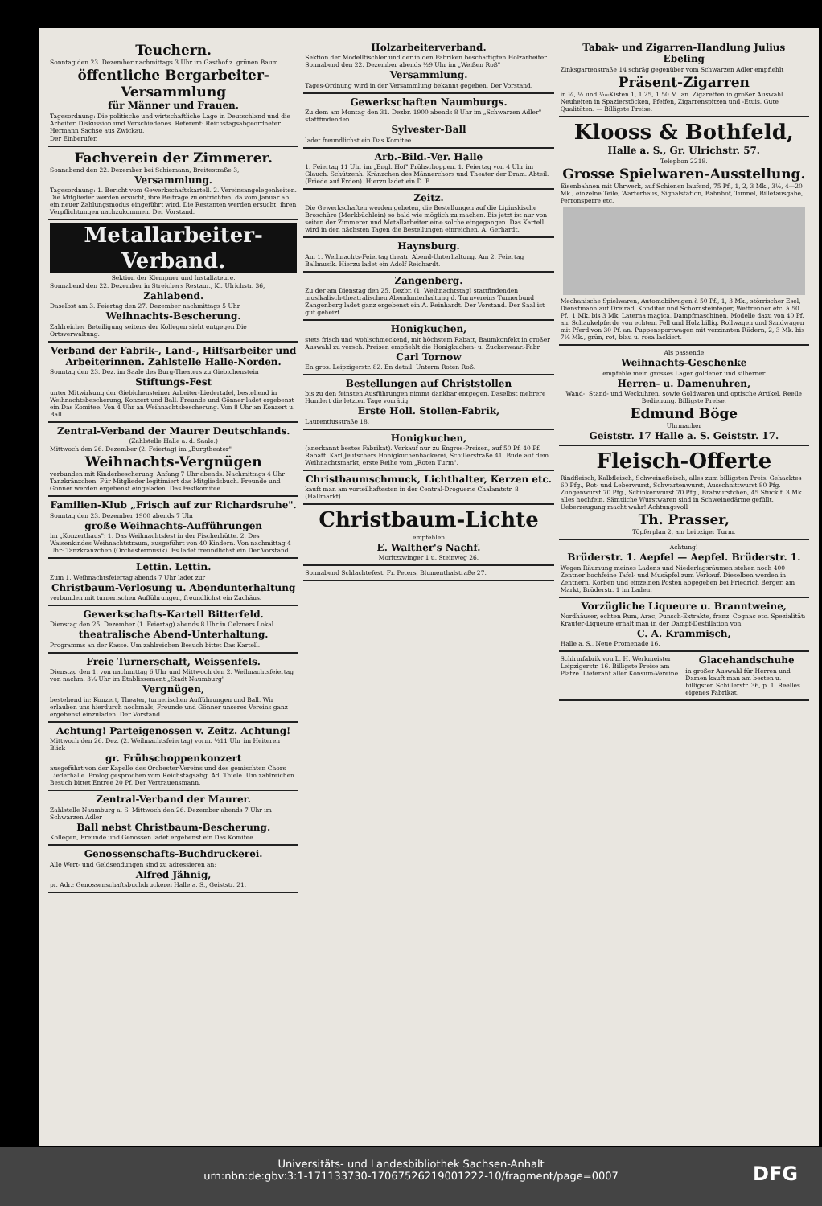Teuchern.
Sonntag den 23. Dezember nachmittags 3 Uhr im Gasthof z. grünen Baum
öffentliche Bergarbeiter-Versammlung
für Männer und Frauen.
Tagesordnung: Die politische und wirtschaftliche Lage in Deutschland und die Arbeiter. Diskussion und Verschiedenes. Referent: Reichstagsabgeordneter Hermann Sachse aus Zwickau.
Der Einberufer.
Fachverein der Zimmerer.
Sonnabend den 22. Dezember bei Schiemann, Breitestraße 3,
Versammlung.
Tagesordnung: 1. Bericht vom Gewerkschaftskartell. 2. Vereinsangelegenheiten. Die Mitglieder werden ersucht, ihre Beiträge zu entrichten, da vom Januar ab ein neuer Zahlungsmodus eingeführt wird. Die Restanten werden ersucht, ihren Verpflichtungen nachzukommen. Der Vorstand.
Metallarbeiter-Verband.
Sektion der Klempner und Installateure.
Sonnabend den 22. Dezember in Streichers Restaur., Kl. Ulrichstr. 36,
Zahlabend.
Daselbst am 3. Feiertag den 27. Dezember nachmittags 5 Uhr
Weihnachts-Bescherung.
Zahlreicher Beteiligung seitens der Kollegen sieht entgegen Die Ortsverwaltung.
Verband der Fabrik-, Land-, Hilfsarbeiter und Arbeiterinnen. Zahlstelle Halle-Norden.
Sonntag den 23. Dez. im Saale des Burg-Theaters zu Giebichenstein
Stiftungs-Fest
unter Mitwirkung der Giebichensteiner Arbeiter-Liedertafel, bestehend in Weihnachtsbescherung, Konzert und Ball. Freunde und Gönner ladet ergebenst ein Das Komitee. Von 4 Uhr an Weihnachtsbescherung. Von 8 Uhr an Konzert u. Ball.
Zentral-Verband der Maurer Deutschlands.
(Zahlstelle Halle a. d. Saale.)
Mittwoch den 26. Dezember (2. Feiertag) im „Burgtheater"
Weihnachts-Vergnügen
verbunden mit Kinderbescherung. Anfang 7 Uhr abends. Nachmittags 4 Uhr Tanzkränzchen. Für Mitglieder legitimiert das Mitgliedsbuch. Freunde und Gönner werden ergebenst eingeladen. Das Festkomitee.
Familien-Klub „Frisch auf zur Richardsruhe".
Sonntag den 23. Dezember 1900 abends 7 Uhr
große Weihnachts-Aufführungen
im „Konzerthaus": 1. Das Weihnachtsfest in der Fischerhütte. 2. Des Waisenkindes Weihnachtstraum, ausgeführt von 40 Kindern. Von nachmittag 4 Uhr: Tanzkränzchen (Orchestermusik). Es ladet freundlichst ein Der Vorstand.
Lettin. Lettin.
Zum 1. Weihnachtsfeiertag abends 7 Uhr ladet zur
Christbaum-Verlosung u. Abendunterhaltung
verbunden mit turnerischen Aufführungen, freundlichst ein Zachäus.
Gewerkschafts-Kartell Bitterfeld.
Dienstag den 25. Dezember (1. Feiertag) abends 8 Uhr in Oelzners Lokal
theatralische Abend-Unterhaltung.
Programms an der Kasse. Um zahlreichen Besuch bittet Das Kartell.
Freie Turnerschaft, Weissenfels.
Dienstag den 1. von nachmittag 6 Uhr und Mittwoch den 2. Weihnachtsfeiertag von nachm. 3¼ Uhr im Etablissement „Stadt Naumburg"
Vergnügen,
bestehend in: Konzert, Theater, turnerischen Aufführungen und Ball. Wir erlauben uns hierdurch nochmals, Freunde und Gönner unseres Vereins ganz ergebenst einzuladen. Der Vorstand.
Achtung! Parteigenossen v. Zeitz. Achtung!
Mittwoch den 26. Dez. (2. Weihnachtsfeiertag) vorm. ½11 Uhr im Heiteren Blick
gr. Frühschoppenkonzert
ausgeführt von der Kapelle des Orchester-Vereins und des gemischten Chors Liederhalle. Prolog gesprochen vom Reichstagsabg. Ad. Thiele. Um zahlreichen Besuch bittet Entree 20 Pf. Der Vertrauensmann.
Zentral-Verband der Maurer.
Zahlstelle Naumburg a. S. Mittwoch den 26. Dezember abends 7 Uhr im Schwarzen Adler
Ball nebst Christbaum-Bescherung.
Kollegen, Freunde und Genossen ladet ergebenst ein Das Komitee.
Genossenschafts-Buchdruckerei.
Alle Wert- und Geldsendungen sind zu adressieren an:
Alfred Jähnig,
pr. Adr.: Genossenschaftsbuchdruckerei Halle a. S., Geiststr. 21.
Holzarbeiterverband.
Sektion der Modelltischler und der in den Fabriken beschäftigten Holzarbeiter. Sonnabend den 22. Dezember abends ½9 Uhr im „Weißen Roß"
Versammlung.
Tages-Ordnung wird in der Versammlung bekannt gegeben. Der Vorstand.
Gewerkschaften Naumburgs.
Zu dem am Montag den 31. Dezbr. 1900 abends 8 Uhr im „Schwarzen Adler" stattfindenden
Sylvester-Ball
ladet freundlichst ein Das Komitee.
Arb.-Bild.-Ver. Halle
1. Feiertag 11 Uhr im „Engl. Hof" Frühschoppen. 1. Feiertag von 4 Uhr im Glauch. Schützenh. Kränzchen des Männerchors und Theater der Dram. Abteil. (Friede auf Erden). Hierzu ladet ein D. B.
Zeitz.
Die Gewerkschaften werden gebeten, die Bestellungen auf die Lipinskische Broschüre (Merkbüchlein) so bald wie möglich zu machen. Bis jetzt ist nur von seiten der Zimmerer und Metallarbeiter eine solche eingegangen. Das Kartell wird in den nächsten Tagen die Bestellungen einreichen. A. Gerhardt.
Haynsburg.
Am 1. Weihnachts-Feiertag theatr. Abend-Unterhaltung. Am 2. Feiertag Ballmusik. Hierzu ladet ein Adolf Reichardt.
Zangenberg.
Zu der am Dienstag den 25. Dezbr. (1. Weihnachtstag) stattfindenden musikalisch-theatralischen Abendunterhaltung d. Turnvereins Turnerbund Zangenberg ladet ganz ergebenst ein A. Reinhardt. Der Vorstand. Der Saal ist gut geheizt.
Honigkuchen,
stets frisch und wohlschmeckend, mit höchstem Rabatt, Baumkonfekt in großer Auswahl zu versch. Preisen empfiehlt die Honigkuchen- u. Zuckerwaar.-Fabr.
Carl Tornow
En gros. Leipzigerstr. 82. En detail. Unterm Roten Roß.
Bestellungen auf Christstollen
bis zu den feinsten Ausführungen nimmt dankbar entgegen. Daselbst mehrere Hundert die letzten Tage vorrätig.
Erste Holl. Stollen-Fabrik,
Laurentiusstraße 18.
Honigkuchen,
(anerkannt bestes Fabrikat). Verkauf nur zu Engros-Preisen, auf 50 Pf. 40 Pf. Rabatt. Karl Jeutschers Honigkuchenbäckerei, Schillerstraße 41. Bude auf dem Weihnachtsmarkt, erste Reihe vom „Roten Turm".
Christbaumschmuck, Lichthalter, Kerzen etc.
kauft man am vorteilhaftesten in der Central-Droguerie Chalamtstr. 8 (Hallmarkt).
Christbaum-Lichte
empfehlen
E. Walther's Nachf.
Moritzzwinger 1 u. Steinweg 26.
Sonnabend Schlachtefest. Fr. Peters, Blumenthalstraße 27.
Tabak- und Zigarren-Handlung Julius Ebeling
Zinksgartenstraße 14 schräg gegenüber vom Schwarzen Adler empfiehlt
Präsent-Zigarren
in ¼, ½ und ¹⁄₁₀-Kisten 1, 1.25, 1.50 M. an. Zigaretten in großer Auswahl. Neuheiten in Spazierstöcken, Pfeifen, Zigarrenspitzen und -Etuis. Gute Qualitäten. — Billigste Preise.
Klooss & Bothfeld,
Halle a. S., Gr. Ulrichstr. 57.
Telephon 2218.
Grosse Spielwaren-Ausstellung.
Eisenbahnen mit Uhrwerk, auf Schienen laufend, 75 Pf., 1, 2, 3 Mk., 3½, 4—20 Mk., einzelne Teile, Wärterhaus, Signalstation, Bahnhof, Tunnel, Billetausgabe, Perronsperre etc.
Mechanische Spielwaren, Automobilwagen à 50 Pf., 1, 3 Mk., störrischer Esel, Dienstmann auf Dreirad, Konditor und Schornsteinfeger, Wettrenner etc. à 50 Pf., 1 Mk. bis 3 Mk. Laterna magica, Dampfmaschinen, Modelle dazu von 40 Pf. an. Schaukelpferde von echtem Fell und Holz billig. Rollwagen und Sandwagen mit Pferd von 30 Pf. an. Puppensportwagen mit verzinnten Rädern, 2, 3 Mk. bis 7½ Mk., grün, rot, blau u. rosa lackiert.
Als passende
Weihnachts-Geschenke
empfehle mein grosses Lager goldener und silberner
Herren- u. Damenuhren,
Wand-, Stand- und Weckuhren, sowie Goldwaren und optische Artikel. Reelle Bedienung. Billigste Preise.
Edmund Böge
Uhrmacher
Geiststr. 17 Halle a. S. Geiststr. 17.
Fleisch-Offerte
Rindfleisch, Kalbfleisch, Schweinefleisch, alles zum billigsten Preis. Gehacktes 60 Pfg., Rot- und Leberwurst, Schwartenwurst, Ausschnittwurst 80 Pfg. Zungenwurst 70 Pfg., Schinkenwurst 70 Pfg., Bratwürstchen, 45 Stück f. 3 Mk. alles hochfein. Sämtliche Wurstwaren sind in Schweinedärme gefüllt. Ueberzeugung macht wahr! Achtungsvoll
Th. Prasser,
Töpferplan 2, am Leipziger Turm.
Achtung!
Brüderstr. 1. Aepfel — Aepfel. Brüderstr. 1.
Wegen Räumung meines Ladens und Niederlagsräumen stehen noch 400 Zentner hochfeine Tafel- und Musäpfel zum Verkauf. Dieselben werden in Zentnern, Körben und einzelnen Posten abgegeben bei Friedrich Berger, am Markt, Brüderstr. 1 im Laden.
Vorzügliche Liqueure u. Branntweine,
Nordhäuser, echten Rum, Arac, Punsch-Extrakte, franz. Cognac etc. Spezialität: Kräuter-Liqueure erhält man in der Dampf-Destillation von
C. A. Krammisch,
Halle a. S., Neue Promenade 16.
Schirmfabrik von L. H. Werkmeister Leipzigerstr. 16. Billigste Preise am Platze. Lieferant aller Konsum-Vereine.
Glacehandschuhe
in großer Auswahl für Herren und Damen kauft man am besten u. billigsten Schillerstr. 36, p. 1. Reelles eigenes Fabrikat.
Universitäts- und Landesbibliothek Sachsen-Anhalt
urn:nbn:de:gbv:3:1-171133730-17067526219001222-10/fragment/page=0007
DFG